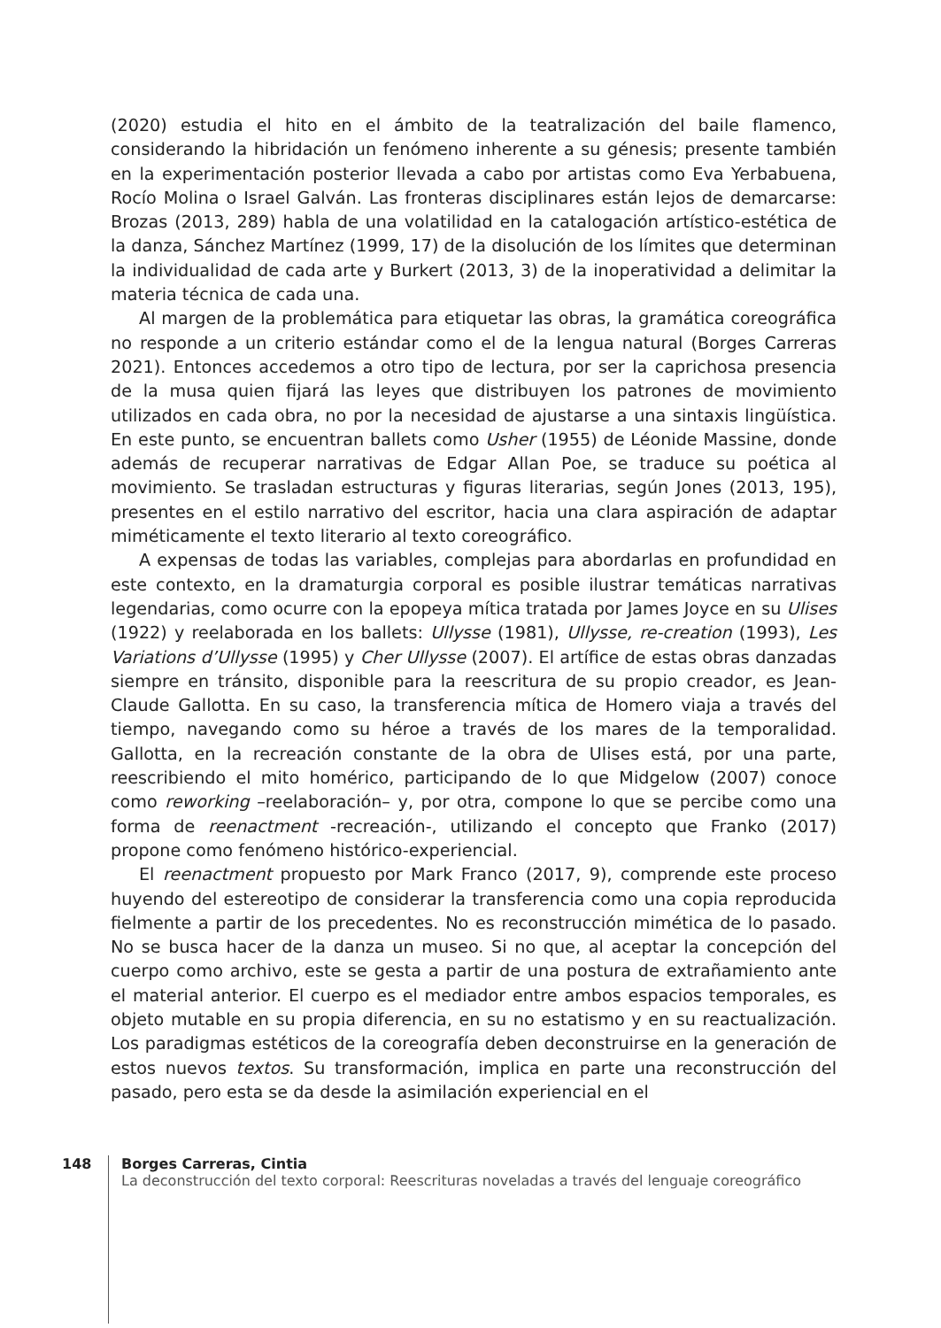(2020) estudia el hito en el ámbito de la teatralización del baile flamenco, considerando la hibridación un fenómeno inherente a su génesis; presente también en la experimentación posterior llevada a cabo por artistas como Eva Yerbabuena, Rocío Molina o Israel Galván. Las fronteras disciplinares están lejos de demarcarse: Brozas (2013, 289) habla de una volatilidad en la catalogación artístico-estética de la danza, Sánchez Martínez (1999, 17) de la disolución de los límites que determinan la individualidad de cada arte y Burkert (2013, 3) de la inoperatividad a delimitar la materia técnica de cada una.
Al margen de la problemática para etiquetar las obras, la gramática coreográfica no responde a un criterio estándar como el de la lengua natural (Borges Carreras 2021). Entonces accedemos a otro tipo de lectura, por ser la caprichosa presencia de la musa quien fijará las leyes que distribuyen los patrones de movimiento utilizados en cada obra, no por la necesidad de ajustarse a una sintaxis lingüística. En este punto, se encuentran ballets como Usher (1955) de Léonide Massine, donde además de recuperar narrativas de Edgar Allan Poe, se traduce su poética al movimiento. Se trasladan estructuras y figuras literarias, según Jones (2013, 195), presentes en el estilo narrativo del escritor, hacia una clara aspiración de adaptar miméticamente el texto literario al texto coreográfico.
A expensas de todas las variables, complejas para abordarlas en profundidad en este contexto, en la dramaturgia corporal es posible ilustrar temáticas narrativas legendarias, como ocurre con la epopeya mítica tratada por James Joyce en su Ulises (1922) y reelaborada en los ballets: Ullysse (1981), Ullysse, re-creation (1993), Les Variations d’Ullysse (1995) y Cher Ullysse (2007). El artífice de estas obras danzadas siempre en tránsito, disponible para la reescritura de su propio creador, es Jean-Claude Gallotta. En su caso, la transferencia mítica de Homero viaja a través del tiempo, navegando como su héroe a través de los mares de la temporalidad. Gallotta, en la recreación constante de la obra de Ulises está, por una parte, reescribiendo el mito homérico, participando de lo que Midgelow (2007) conoce como reworking –reelaboración– y, por otra, compone lo que se percibe como una forma de reenactment -recreación-, utilizando el concepto que Franko (2017) propone como fenómeno histórico-experiencial.
El reenactment propuesto por Mark Franco (2017, 9), comprende este proceso huyendo del estereotipo de considerar la transferencia como una copia reproducida fielmente a partir de los precedentes. No es reconstrucción mimética de lo pasado. No se busca hacer de la danza un museo. Si no que, al aceptar la concepción del cuerpo como archivo, este se gesta a partir de una postura de extrañamiento ante el material anterior. El cuerpo es el mediador entre ambos espacios temporales, es objeto mutable en su propia diferencia, en su no estatismo y en su reactualización. Los paradigmas estéticos de la coreografía deben deconstruirse en la generación de estos nuevos textos. Su transformación, implica en parte una reconstrucción del pasado, pero esta se da desde la asimilación experiencial en el
148 Borges Carreras, Cintia
La deconstrucción del texto corporal: Reescrituras noveladas a través del lenguaje coreográfico